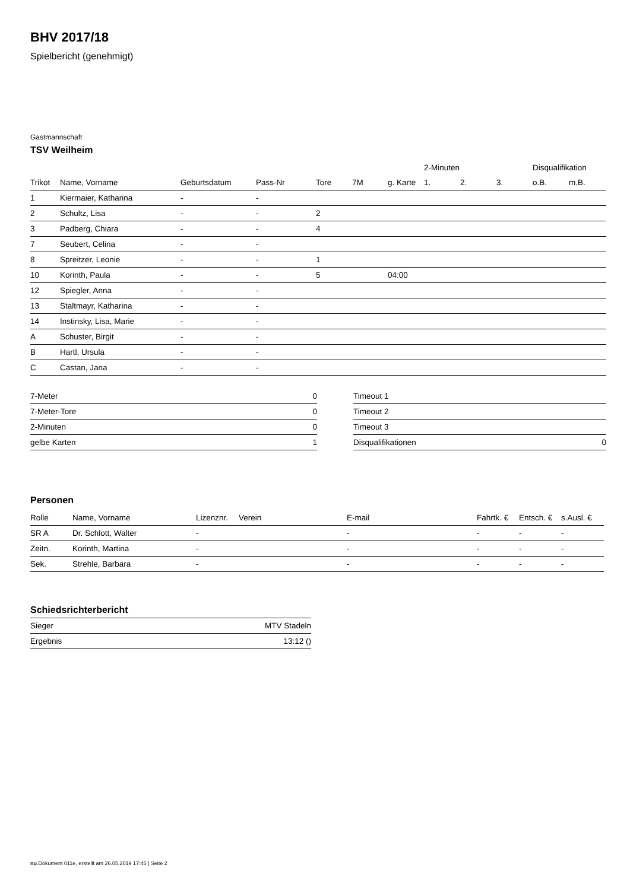BHV 2017/18
Spielbericht (genehmigt)
Gastmannschaft
TSV Weilheim
| | | | | | | | 2-Minuten | | | Disqualifikation | |
| --- | --- | --- | --- | --- | --- | --- | --- | --- | --- | --- | --- |
| Trikot | Name, Vorname | Geburtsdatum | Pass-Nr | Tore | 7M | g. Karte | 1. | 2. | 3. | o.B. | m.B. |
| 1 | Kiermaier, Katharina | - | - | | | | | | | | |
| 2 | Schultz, Lisa | - | - | 2 | | | | | | | |
| 3 | Padberg, Chiara | - | - | 4 | | | | | | | |
| 7 | Seubert, Celina | - | - | | | | | | | | |
| 8 | Spreitzer, Leonie | - | - | 1 | | | | | | | |
| 10 | Korinth, Paula | - | - | 5 | | 04:00 | | | | | |
| 12 | Spiegler, Anna | - | - | | | | | | | | |
| 13 | Staltmayr, Katharina | - | - | | | | | | | | |
| 14 | Instinsky, Lisa, Marie | - | - | | | | | | | | |
| A | Schuster, Birgit | - | - | | | | | | | | |
| B | Hartl, Ursula | - | - | | | | | | | | |
| C | Castan, Jana | - | - | | | | | | | | |
| 7-Meter | 0 |
| 7-Meter-Tore | 0 |
| 2-Minuten | 0 |
| gelbe Karten | 1 |
| Timeout 1 | |
| Timeout 2 | |
| Timeout 3 | |
| Disqualifikationen | 0 |
Personen
| Rolle | Name, Vorname | Lizenznr. | Verein | E-mail | Fahrtk. € | Entsch. € | s.Ausl. € |
| --- | --- | --- | --- | --- | --- | --- | --- |
| SR A | Dr. Schlott, Walter | - | | - | - | - | - |
| Zeitn. | Korinth, Martina | - | | - | - | - | - |
| Sek. | Strehle, Barbara | - | | - | - | - | - |
Schiedsrichterbericht
| Sieger | MTV Stadeln |
| Ergebnis | 13:12 () |
nu.Dokument 011e, erstellt am 26.05.2019 17:45 | Seite 2